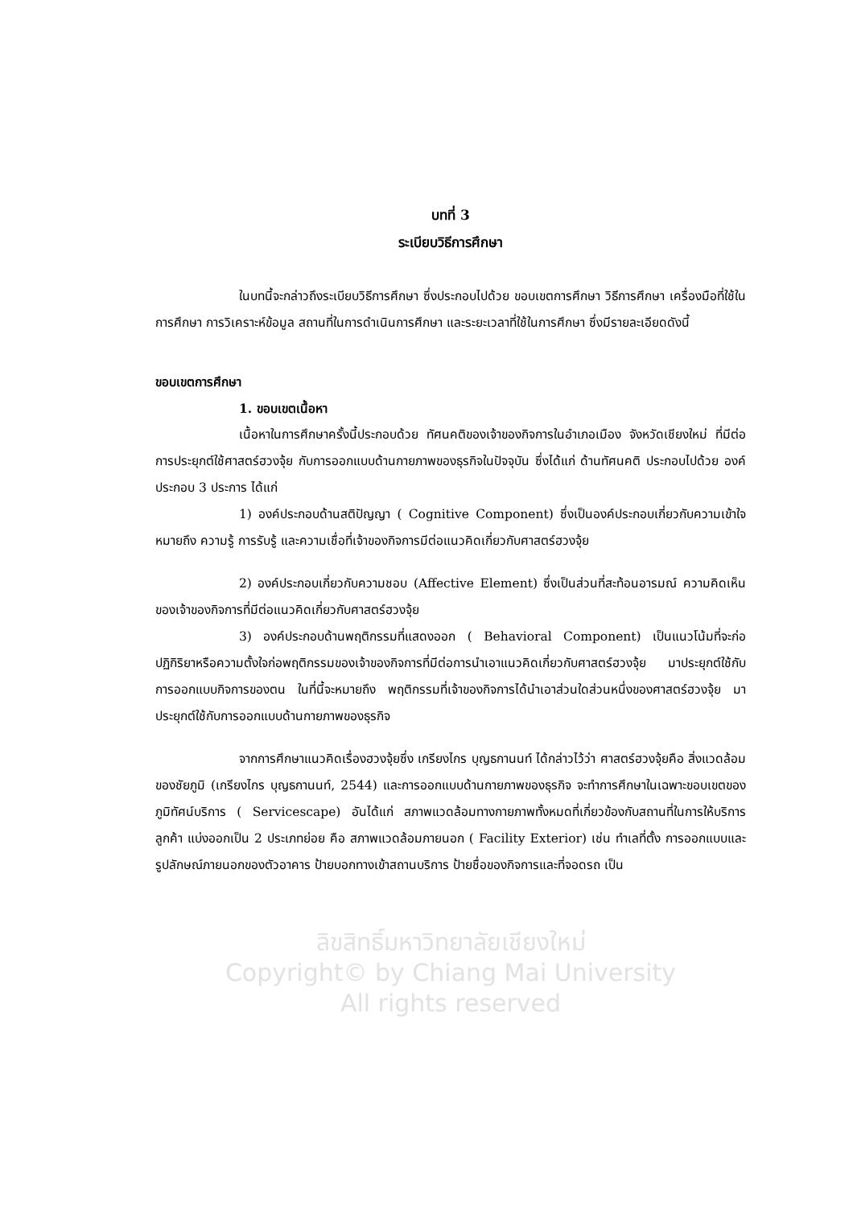บทที่ 3
ระเบียบวิธีการศึกษา
ในบทนี้จะกล่าวถึงระเบียบวิธีการศึกษา ซึ่งประกอบไปด้วย ขอบเขตการศึกษา วิธีการศึกษา เครื่องมือที่ใช้ในการศึกษา การวิเคราะห์ข้อมูล สถานที่ในการดำเนินการศึกษา และระยะเวลาที่ใช้ในการศึกษา ซึ่งมีรายละเอียดดังนี้
ขอบเขตการศึกษา
1. ขอบเขตเนื้อหา
เนื้อหาในการศึกษาครั้งนี้ประกอบด้วย ทัศนคติของเจ้าของกิจการในอำเภอเมือง จังหวัดเชียงใหม่ ที่มีต่อการประยุกต์ใช้ศาสตร์ฮวงจุ้ย กับการออกแบบด้านกายภาพของธุรกิจในปัจจุบัน ซึ่งได้แก่ ด้านทัศนคติ ประกอบไปด้วย องค์ประกอบ 3 ประการ ได้แก่
1) องค์ประกอบด้านสติปัญญา ( Cognitive Component) ซึ่งเป็นองค์ประกอบเกี่ยวกับความเข้าใจ หมายถึง ความรู้ การรับรู้ และความเชื่อที่เจ้าของกิจการมีต่อแนวคิดเกี่ยวกับศาสตร์ฮวงจุ้ย
2) องค์ประกอบเกี่ยวกับความชอบ (Affective Element) ซึ่งเป็นส่วนที่สะท้อนอารมณ์ ความคิดเห็น ของเจ้าของกิจการที่มีต่อแนวคิดเกี่ยวกับศาสตร์ฮวงจุ้ย
3) องค์ประกอบด้านพฤติกรรมที่แสดงออก ( Behavioral Component) เป็นแนวโน้มที่จะก่อปฏิกิริยาหรือความตั้งใจก่อพฤติกรรมของเจ้าของกิจการที่มีต่อการนำเอาแนวคิดเกี่ยวกับศาสตร์ฮวงจุ้ย มาประยุกต์ใช้กับการออกแบบกิจการของตน ในที่นี้จะหมายถึง พฤติกรรมที่เจ้าของกิจการได้นำเอาส่วนใดส่วนหนึ่งของศาสตร์ฮวงจุ้ย มาประยุกต์ใช้กับการออกแบบด้านกายภาพของธุรกิจ
จากการศึกษาแนวคิดเรื่องฮวงจุ้ยซึ่ง เกรียงไกร บุญธกานนท์ ได้กล่าวไว้ว่า ศาสตร์ฮวงจุ้ยคือ สิ่งแวดล้อมของชัยภูมิ (เกรียงไกร บุญธกานนท์, 2544) และการออกแบบด้านกายภาพของธุรกิจ จะทำการศึกษาในเฉพาะขอบเขตของภูมิทัศน์บริการ ( Servicescape) อันได้แก่ สภาพแวดล้อมทางกายภาพทั้งหมดที่เกี่ยวข้องกับสถานที่ในการให้บริการลูกค้า แบ่งออกเป็น 2 ประเภทย่อย คือ สภาพแวดล้อมภายนอก ( Facility Exterior) เช่น ทำเลที่ตั้ง การออกแบบและรูปลักษณ์ภายนอกของตัวอาคาร ป้ายบอกทางเข้าสถานบริการ ป้ายชื่อของกิจการและที่จอดรถ เป็น
ลิขสิทธิ์มหาวิทยาลัยเชียงใหม่
Copyright© by Chiang Mai University
All rights reserved